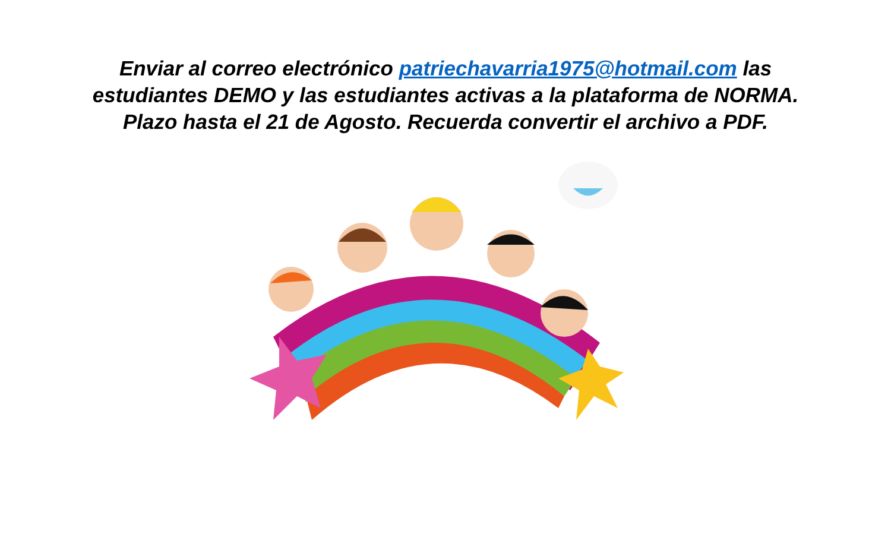Enviar al correo electrónico patriechavarria1975@hotmail.com las estudiantes DEMO y las estudiantes activas a la plataforma de NORMA.
Plazo hasta el 21 de Agosto. Recuerda convertir el archivo a PDF.